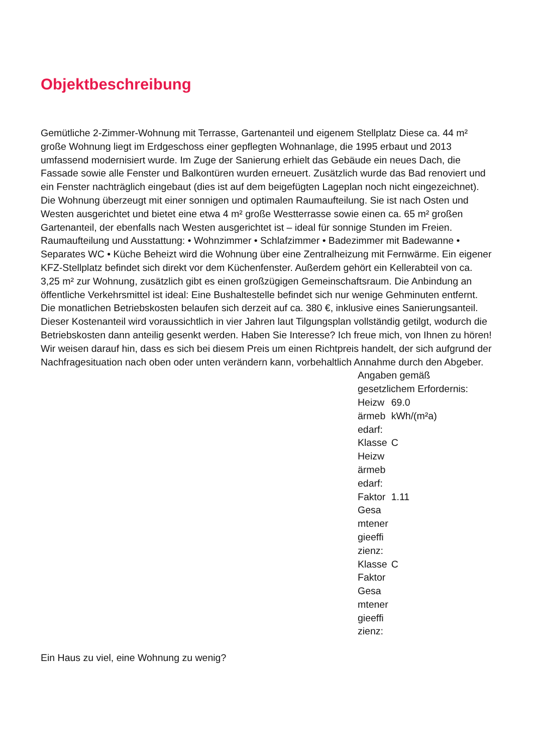Objektbeschreibung
Gemütliche 2-Zimmer-Wohnung mit Terrasse, Gartenanteil und eigenem Stellplatz Diese ca. 44 m² große Wohnung liegt im Erdgeschoss einer gepflegten Wohnanlage, die 1995 erbaut und 2013 umfassend modernisiert wurde. Im Zuge der Sanierung erhielt das Gebäude ein neues Dach, die Fassade sowie alle Fenster und Balkontüren wurden erneuert. Zusätzlich wurde das Bad renoviert und ein Fenster nachträglich eingebaut (dies ist auf dem beigefügten Lageplan noch nicht eingezeichnet). Die Wohnung überzeugt mit einer sonnigen und optimalen Raumaufteilung. Sie ist nach Osten und Westen ausgerichtet und bietet eine etwa 4 m² große Westterrasse sowie einen ca. 65 m² großen Gartenanteil, der ebenfalls nach Westen ausgerichtet ist – ideal für sonnige Stunden im Freien. Raumaufteilung und Ausstattung: • Wohnzimmer • Schlafzimmer • Badezimmer mit Badewanne • Separates WC • Küche Beheizt wird die Wohnung über eine Zentralheizung mit Fernwärme. Ein eigener KFZ-Stellplatz befindet sich direkt vor dem Küchenfenster. Außerdem gehört ein Kellerabteil von ca. 3,25 m² zur Wohnung, zusätzlich gibt es einen großzügigen Gemeinschaftsraum. Die Anbindung an öffentliche Verkehrsmittel ist ideal: Eine Bushaltestelle befindet sich nur wenige Gehminuten entfernt. Die monatlichen Betriebskosten belaufen sich derzeit auf ca. 380 €, inklusive eines Sanierungsanteil. Dieser Kostenanteil wird voraussichtlich in vier Jahren laut Tilgungsplan vollständig getilgt, wodurch die Betriebskosten dann anteilig gesenkt werden. Haben Sie Interesse? Ich freue mich, von Ihnen zu hören! Wir weisen darauf hin, dass es sich bei diesem Preis um einen Richtpreis handelt, der sich aufgrund der Nachfragesituation nach oben oder unten verändern kann, vorbehaltlich Annahme durch den Abgeber.
Angaben gemäß gesetzlichem Erfordernis:
| Heizw ärmeb edarf: | 69.0 kWh/(m²a) |
| Klasse Heizw ärmeb edarf: | C |
| Faktor Gesa mtener gieeffi zienz: | 1.11 |
| Klasse Faktor Gesa mtener gieeffi zienz: | C |
Ein Haus zu viel, eine Wohnung zu wenig?